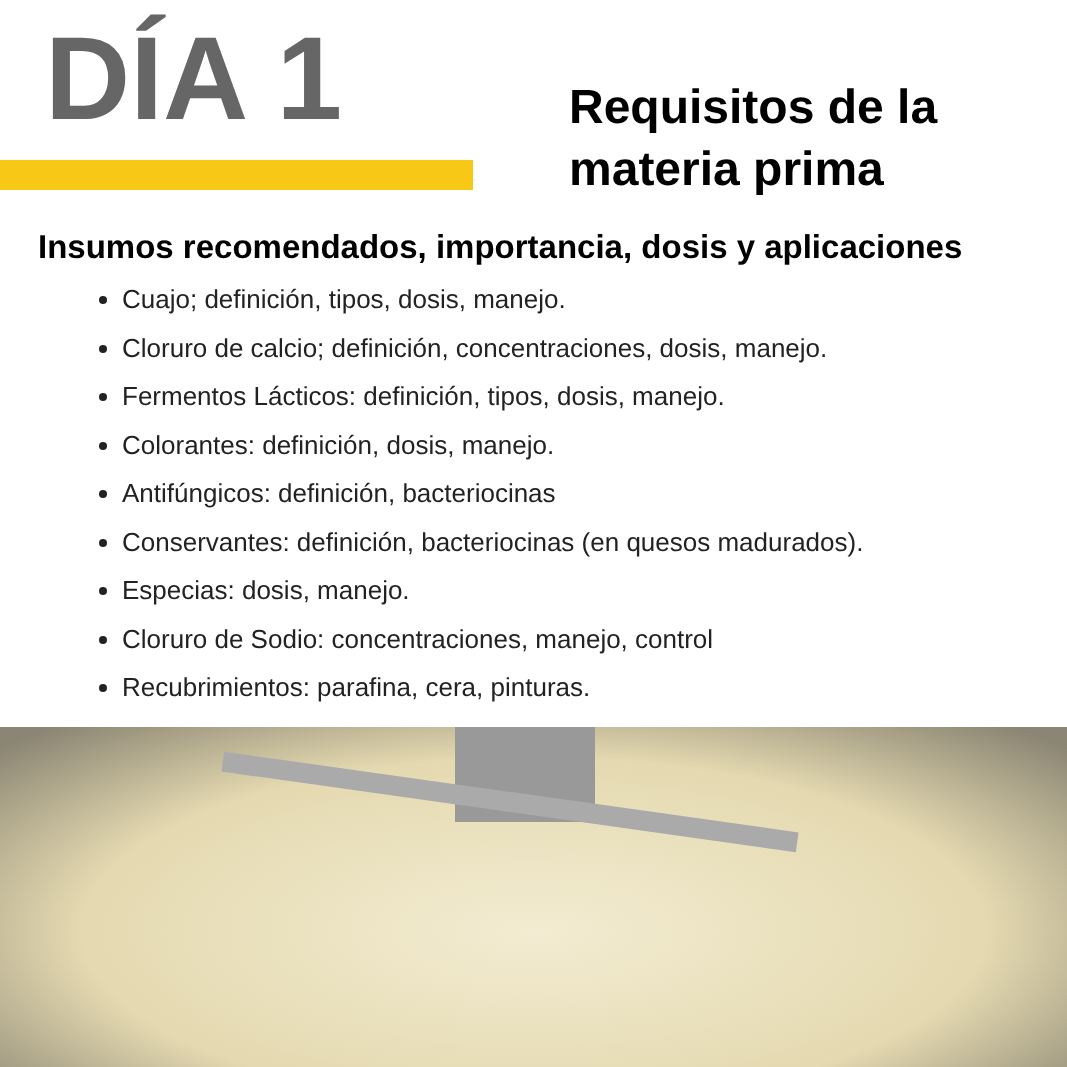DÍA 1
Requisitos de la
materia prima
Insumos recomendados, importancia, dosis y aplicaciones
Cuajo; definición, tipos, dosis, manejo.
Cloruro de calcio; definición, concentraciones, dosis, manejo.
Fermentos Lácticos: definición, tipos, dosis, manejo.
Colorantes: definición, dosis, manejo.
Antifúngicos: definición, bacteriocinas
Conservantes: definición, bacteriocinas (en quesos madurados).
Especias: dosis, manejo.
Cloruro de Sodio: concentraciones, manejo, control
Recubrimientos: parafina, cera, pinturas.